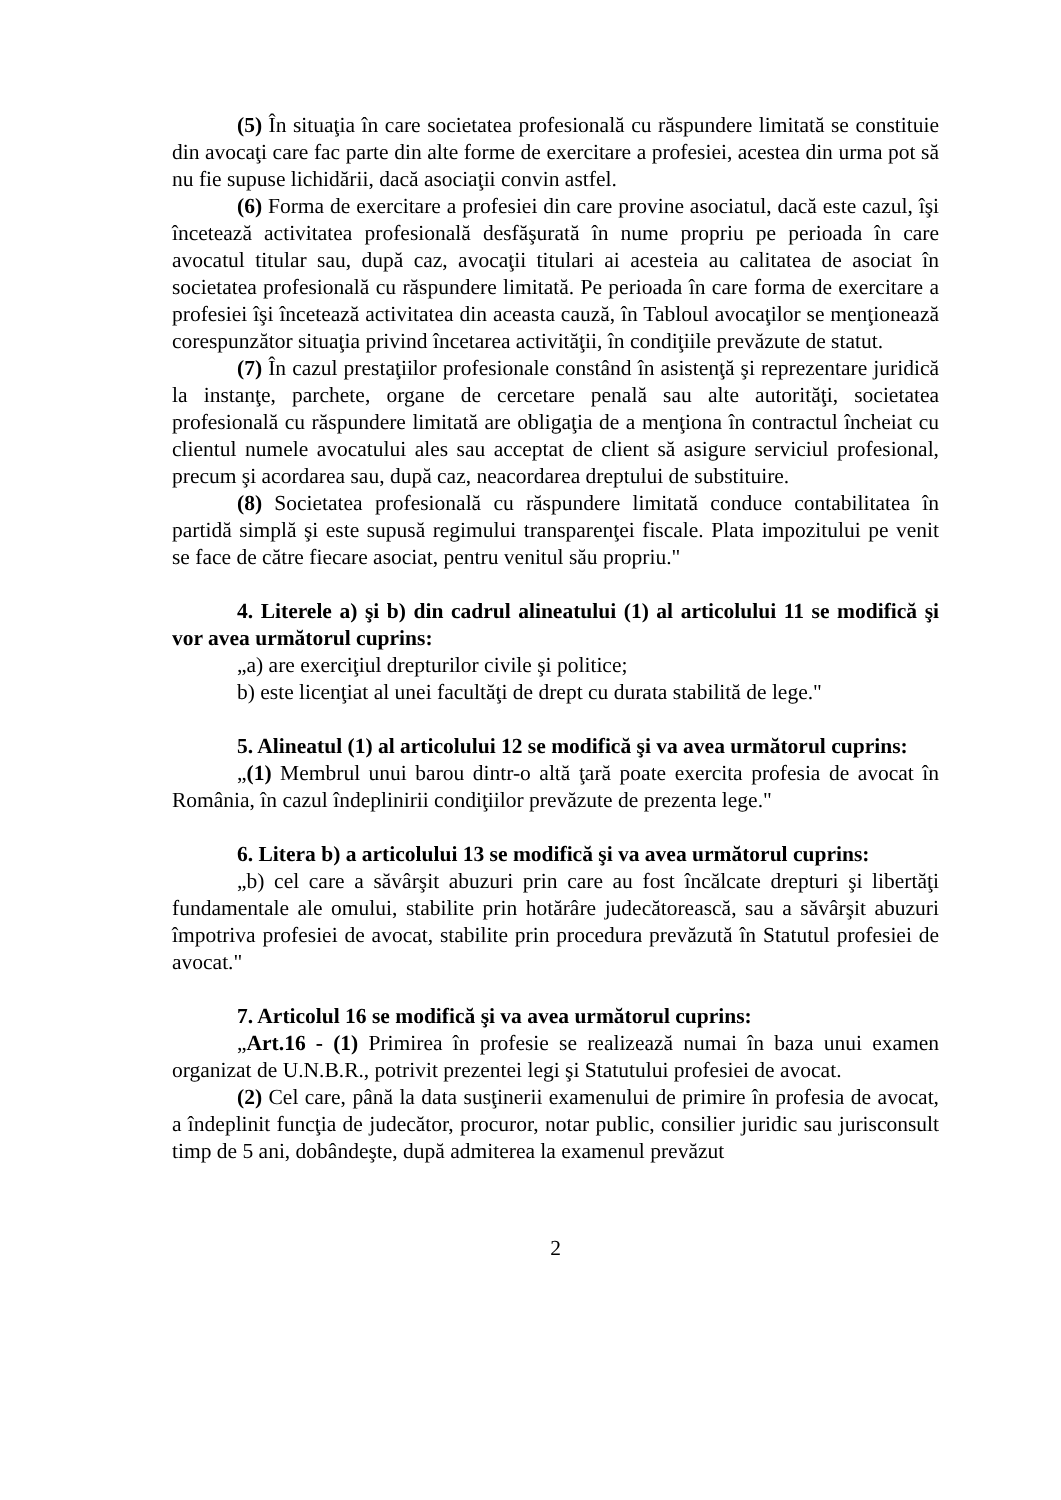(5) În situaţia în care societatea profesională cu răspundere limitată se constituie din avocaţi care fac parte din alte forme de exercitare a profesiei, acestea din urma pot să nu fie supuse lichidării, dacă asociaţii convin astfel.
(6) Forma de exercitare a profesiei din care provine asociatul, dacă este cazul, îşi încetează activitatea profesională desfăşurată în nume propriu pe perioada în care avocatul titular sau, după caz, avocaţii titulari ai acesteia au calitatea de asociat în societatea profesională cu răspundere limitată. Pe perioada în care forma de exercitare a profesiei îşi încetează activitatea din aceasta cauză, în Tabloul avocaţilor se menţionează corespunzător situaţia privind încetarea activităţii, în condiţiile prevăzute de statut.
(7) În cazul prestaţiilor profesionale constând în asistenţă şi reprezentare juridică la instanţe, parchete, organe de cercetare penală sau alte autorităţi, societatea profesională cu răspundere limitată are obligaţia de a menţiona în contractul încheiat cu clientul numele avocatului ales sau acceptat de client să asigure serviciul profesional, precum şi acordarea sau, după caz, neacordarea dreptului de substituire.
(8) Societatea profesională cu răspundere limitată conduce contabilitatea în partidă simplă şi este supusă regimului transparenţei fiscale. Plata impozitului pe venit se face de către fiecare asociat, pentru venitul său propriu."
4. Literele a) şi b) din cadrul alineatului (1) al articolului 11 se modifică şi vor avea următorul cuprins:
„a) are exerciţiul drepturilor civile şi politice;
b) este licenţiat al unei facultăţi de drept cu durata stabilită de lege."
5. Alineatul (1) al articolului 12 se modifică şi va avea următorul cuprins:
„(1) Membrul unui barou dintr-o altă ţară poate exercita profesia de avocat în România, în cazul îndeplinirii condiţiilor prevăzute de prezenta lege."
6. Litera b) a articolului 13 se modifică şi va avea următorul cuprins:
„b) cel care a săvârşit abuzuri prin care au fost încălcate drepturi şi libertăţi fundamentale ale omului, stabilite prin hotărâre judecătorească, sau a săvârşit abuzuri împotriva profesiei de avocat, stabilite prin procedura prevăzută în Statutul profesiei de avocat."
7. Articolul 16 se modifică şi va avea următorul cuprins:
„Art.16 - (1) Primirea în profesie se realizează numai în baza unui examen organizat de U.N.B.R., potrivit prezentei legi şi Statutului profesiei de avocat.
(2) Cel care, până la data susţinerii examenului de primire în profesia de avocat, a îndeplinit funcţia de judecător, procuror, notar public, consilier juridic sau jurisconsult timp de 5 ani, dobândeşte, după admiterea la examenul prevăzut
2